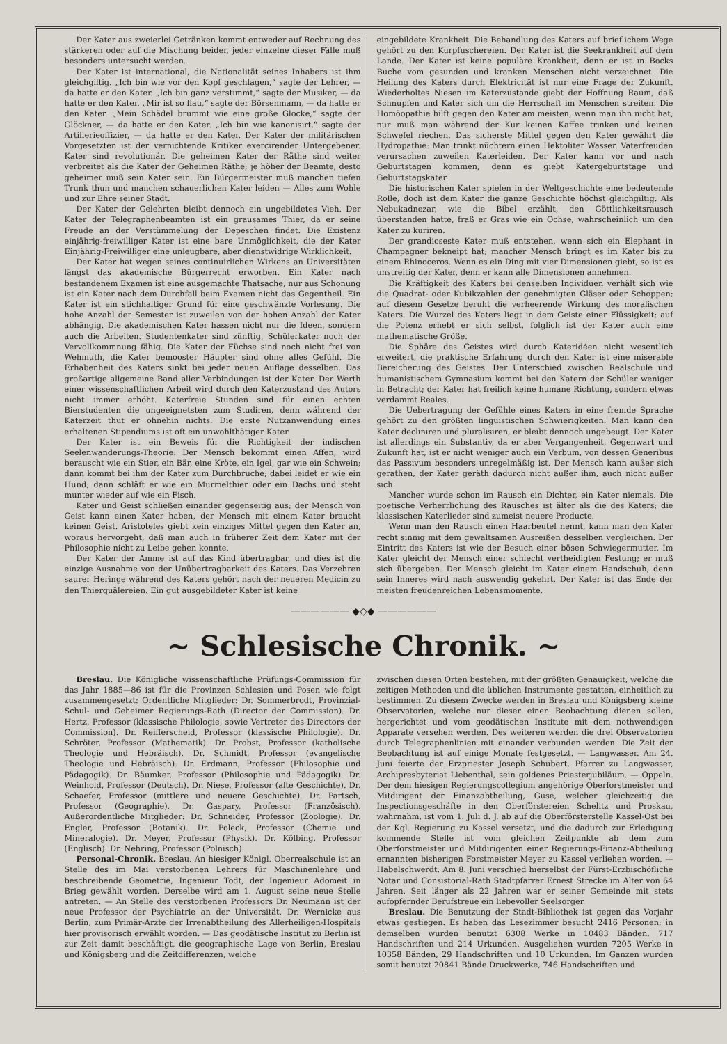Der Kater aus zweierlei Getränken kommt entweder auf Rechnung des stärkeren oder auf die Mischung beider, jeder einzelne dieser Fälle muß besonders untersucht werden.
Der Kater ist international, die Nationalität seines Inhabers ist ihm gleichgiltig. „Ich bin wie vor den Kopf geschlagen,“ sagte der Lehrer, — da hatte er den Kater. „Ich bin ganz verstimmt,“ sagte der Musiker, — da hatte er den Kater. „Mir ist so flau,“ sagte der Börsenmann, — da hatte er den Kater. „Mein Schädel brummt wie eine große Glocke,“ sagte der Glöckner, — da hatte er den Kater. „Ich bin wie kanonisirt,“ sagte der Artillerieoffizier, — da hatte er den Kater. Der Kater der militärischen Vorgesetzten ist der vernichtende Kritiker exercirender Untergebener. Kater sind revolutionär. Die geheimen Kater der Räthe sind weiter verbreitet als die Kater der Geheimen Räthe; je höher der Beamte, desto geheimer muß sein Kater sein. Ein Bürgermeister muß manchen tiefen Trunk thun und manchen schauerlichen Kater leiden — Alles zum Wohle und zur Ehre seiner Stadt.
Der Kater der Gelehrten bleibt dennoch ein ungebildetes Vieh. Der Kater der Telegraphenbeamten ist ein grausames Thier, da er seine Freude an der Verstümmelung der Depeschen findet. Die Existenz einjährig-freiwilliger Kater ist eine bare Unmöglichkeit, die der Kater Einjährig-Freiwilliger eine unleugbare, aber dienstwidrige Wirklichkeit.
Der Kater hat wegen seines continuirlichen Wirkens an Universitäten längst das akademische Bürgerrecht erworben. Ein Kater nach bestandenem Examen ist eine ausgemachte Thatsache, nur aus Schonung ist ein Kater nach dem Durchfall beim Examen nicht das Gegentheil. Ein Kater ist ein stichhaltiger Grund für eine geschwänzte Vorlesung. Die hohe Anzahl der Semester ist zuweilen von der hohen Anzahl der Kater abhängig. Die akademischen Kater hassen nicht nur die Ideen, sondern auch die Arbeiten. Studentenkater sind zünftig, Schülerkater noch der Vervollkommnung fähig. Die Kater der Füchse sind noch nicht frei von Wehmuth, die Kater bemooster Häupter sind ohne alles Gefühl. Die Erhabenheit des Katers sinkt bei jeder neuen Auflage desselben. Das großartige allgemeine Band aller Verbindungen ist der Kater. Der Werth einer wissenschaftlichen Arbeit wird durch den Katerzustand des Autors nicht immer erhöht. Katerfreie Stunden sind für einen echten Bierstudenten die ungeeignetsten zum Studiren, denn während der Katerzeit thut er ohnehin nichts. Die erste Nutzanwendung eines erhaltenen Stipendiums ist oft ein unwohlthätiger Kater.
Der Kater ist ein Beweis für die Richtigkeit der indischen Seelenwanderungs-Theorie: Der Mensch bekommt einen Affen, wird berauscht wie ein Stier, ein Bär, eine Kröte, ein Igel, gar wie ein Schwein; dann kommt bei ihm der Kater zum Durchbruche; dabei leidet er wie ein Hund; dann schläft er wie ein Murmelthier oder ein Dachs und steht munter wieder auf wie ein Fisch.
Kater und Geist schließen einander gegenseitig aus; der Mensch von Geist kann einen Kater haben, der Mensch mit einem Kater braucht keinen Geist. Aristoteles giebt kein einziges Mittel gegen den Kater an, woraus hervorgeht, daß man auch in früherer Zeit dem Kater mit der Philosophie nicht zu Leibe gehen konnte.
Der Kater der Amme ist auf das Kind übertragbar, und dies ist die einzige Ausnahme von der Unübertragbarkeit des Katers. Das Verzehren saurer Heringe während des Katers gehört nach der neueren Medicin zu den Thierquälereien. Ein gut ausgebildeter Kater ist keine
eingebildete Krankheit. Die Behandlung des Katers auf brieflichem Wege gehört zu den Kurpfuschereien. Der Kater ist die Seekrankheit auf dem Lande. Der Kater ist keine populäre Krankheit, denn er ist in Bocks Buche vom gesunden und kranken Menschen nicht verzeichnet. Die Heilung des Katers durch Elektricität ist nur eine Frage der Zukunft. Wiederholtes Niesen im Katerzustande giebt der Hoffnung Raum, daß Schnupfen und Kater sich um die Herrschaft im Menschen streiten. Die Homöopathie hilft gegen den Kater am meisten, wenn man ihn nicht hat, nur muß man während der Kur keinen Kaffee trinken und keinen Schwefel riechen. Das sicherste Mittel gegen den Kater gewährt die Hydropathie: Man trinkt nüchtern einen Hektoliter Wasser. Vaterfreuden verursachen zuweilen Katerleiden. Der Kater kann vor und nach Geburtstagen kommen, denn es giebt Katergeburtstage und Geburtstagskater.
Die historischen Kater spielen in der Weltgeschichte eine bedeutende Rolle, doch ist dem Kater die ganze Geschichte höchst gleichgiltig. Als Nebukadnezar, wie die Bibel erzählt, den Göttlichkeitsrausch überstanden hatte, fraß er Gras wie ein Ochse, wahrscheinlich um den Kater zu kuriren.
Der grandioseste Kater muß entstehen, wenn sich ein Elephant in Champagner bekneipt hat; mancher Mensch bringt es im Kater bis zu einem Rhinoceros. Wenn es ein Ding mit vier Dimensionen giebt, so ist es unstreitig der Kater, denn er kann alle Dimensionen annehmen.
Die Kräftigkeit des Katers bei denselben Individuen verhält sich wie die Quadrat- oder Kubikzahlen der genehmigten Gläser oder Schoppen; auf diesem Gesetze beruht die verheerende Wirkung des moralischen Katers. Die Wurzel des Katers liegt in dem Geiste einer Flüssigkeit; auf die Potenz erhebt er sich selbst, folglich ist der Kater auch eine mathematische Größe.
Die Sphäre des Geistes wird durch Kateridéen nicht wesentlich erweitert, die praktische Erfahrung durch den Kater ist eine miserable Bereicherung des Geistes. Der Unterschied zwischen Realschule und humanistischem Gymnasium kommt bei den Katern der Schüler weniger in Betracht; der Kater hat freilich keine humane Richtung, sondern etwas verdammt Reales.
Die Uebertragung der Gefühle eines Katers in eine fremde Sprache gehört zu den größten linguistischen Schwierigkeiten. Man kann den Kater decliniren und pluralisiren, er bleibt dennoch ungebeugt. Der Kater ist allerdings ein Substantiv, da er aber Vergangenheit, Gegenwart und Zukunft hat, ist er nicht weniger auch ein Verbum, von dessen Generibus das Passivum besonders unregelmäßig ist. Der Mensch kann außer sich gerathen, der Kater geräth dadurch nicht außer ihm, auch nicht außer sich.
Mancher wurde schon im Rausch ein Dichter, ein Kater niemals. Die poetische Verherrlichung des Rausches ist älter als die des Katers; die klassischen Katerlieder sind zumeist neuere Producte.
Wenn man den Rausch einen Haarbeutel nennt, kann man den Kater recht sinnig mit dem gewaltsamen Ausreißen desselben vergleichen. Der Eintritt des Katers ist wie der Besuch einer bösen Schwiegermutter. Im Kater gleicht der Mensch einer schlecht vertheidigten Festung; er muß sich übergeben. Der Mensch gleicht im Kater einem Handschuh, denn sein Inneres wird nach auswendig gekehrt. Der Kater ist das Ende der meisten freudenreichen Lebensmomente.
—————— ◆◇◆ ——————
~ Schlesische Chronik. ~
Breslau. Die Königliche wissenschaftliche Prüfungs-Commission für das Jahr 1885—86 ist für die Provinzen Schlesien und Posen wie folgt zusammengesetzt: Ordentliche Mitglieder: Dr. Sommerbrodt, Provinzial-Schul- und Geheimer Regierungs-Rath (Director der Commission). Dr. Hertz, Professor (klassische Philologie, sowie Vertreter des Directors der Commission). Dr. Reifferscheid, Professor (klassische Philologie). Dr. Schröter, Professor (Mathematik). Dr. Probst, Professor (katholische Theologie und Hebräisch). Dr. Schmidt, Professor (evangelische Theologie und Hebräisch). Dr. Erdmann, Professor (Philosophie und Pädagogik). Dr. Bäumker, Professor (Philosophie und Pädagogik). Dr. Weinhold, Professor (Deutsch). Dr. Niese, Professor (alte Geschichte). Dr. Schaefer, Professor (mittlere und neuere Geschichte). Dr. Partsch, Professor (Geographie). Dr. Gaspary, Professor (Französisch). Außerordentliche Mitglieder: Dr. Schneider, Professor (Zoologie). Dr. Engler, Professor (Botanik). Dr. Poleck, Professor (Chemie und Mineralogie). Dr. Meyer, Professor (Physik). Dr. Kölbing, Professor (Englisch). Dr. Nehring, Professor (Polnisch).
Personal-Chronik. Breslau. An hiesiger Königl. Oberrealschule ist an Stelle des im Mai verstorbenen Lehrers für Maschinenlehre und beschreibende Geometrie, Ingenieur Todt, der Ingenieur Adomeit in Brieg gewählt worden. Derselbe wird am 1. August seine neue Stelle antreten. — An Stelle des verstorbenen Professors Dr. Neumann ist der neue Professor der Psychiatrie an der Universität, Dr. Wernicke aus Berlin, zum Primär-Arzte der Irrenabtheilung des Allerheiligen-Hospitals hier provisorisch erwählt worden. — Das geodätische Institut zu Berlin ist zur Zeit damit beschäftigt, die geographische Lage von Berlin, Breslau und Königsberg und die Zeitdifferenzen, welche
zwischen diesen Orten bestehen, mit der größten Genauigkeit, welche die zeitigen Methoden und die üblichen Instrumente gestatten, einheitlich zu bestimmen. Zu diesem Zwecke werden in Breslau und Königsberg kleine Observatorien, welche nur dieser einen Beobachtung dienen sollen, hergerichtet und vom geodätischen Institute mit dem nothwendigen Apparate versehen werden. Des weiteren werden die drei Observatorien durch Telegraphenlinien mit einander verbunden werden. Die Zeit der Beobachtung ist auf einige Monate festgesetzt. — Langwasser. Am 24. Juni feierte der Erzpriester Joseph Schubert, Pfarrer zu Langwasser, Archipresbyteriat Liebenthal, sein goldenes Priesterjubiläum. — Oppeln. Der dem hiesigen Regierungscollegium angehörige Oberforstmeister und Mitdirigent der Finanzabtheilung, Guse, welcher gleichzeitig die Inspectionsgeschäfte in den Oberförstereien Schelitz und Proskau, wahrnahm, ist vom 1. Juli d. J. ab auf die Oberförsterstelle Kassel-Ost bei der Kgl. Regierung zu Kassel versetzt, und die dadurch zur Erledigung kommende Stelle ist vom gleichen Zeitpunkte ab dem zum Oberforstmeister und Mitdirigenten einer Regierungs-Finanz-Abtheilung ernannten bisherigen Forstmeister Meyer zu Kassel verliehen worden. — Habelschwerdt. Am 8. Juni verschied hierselbst der Fürst-Erzbischöfliche Notar und Consistorial-Rath Stadtpfarrer Ernest Strecke im Alter von 64 Jahren. Seit länger als 22 Jahren war er seiner Gemeinde mit stets aufopfernder Berufstreue ein liebevoller Seelsorger.
Breslau. Die Benutzung der Stadt-Bibliothek ist gegen das Vorjahr etwas gestiegen. Es haben das Lesezimmer besucht 2416 Personen; in demselben wurden benutzt 6308 Werke in 10483 Bänden, 717 Handschriften und 214 Urkunden. Ausgeliehen wurden 7205 Werke in 10358 Bänden, 29 Handschriften und 10 Urkunden. Im Ganzen wurden somit benutzt 20841 Bände Druckwerke, 746 Handschriften und